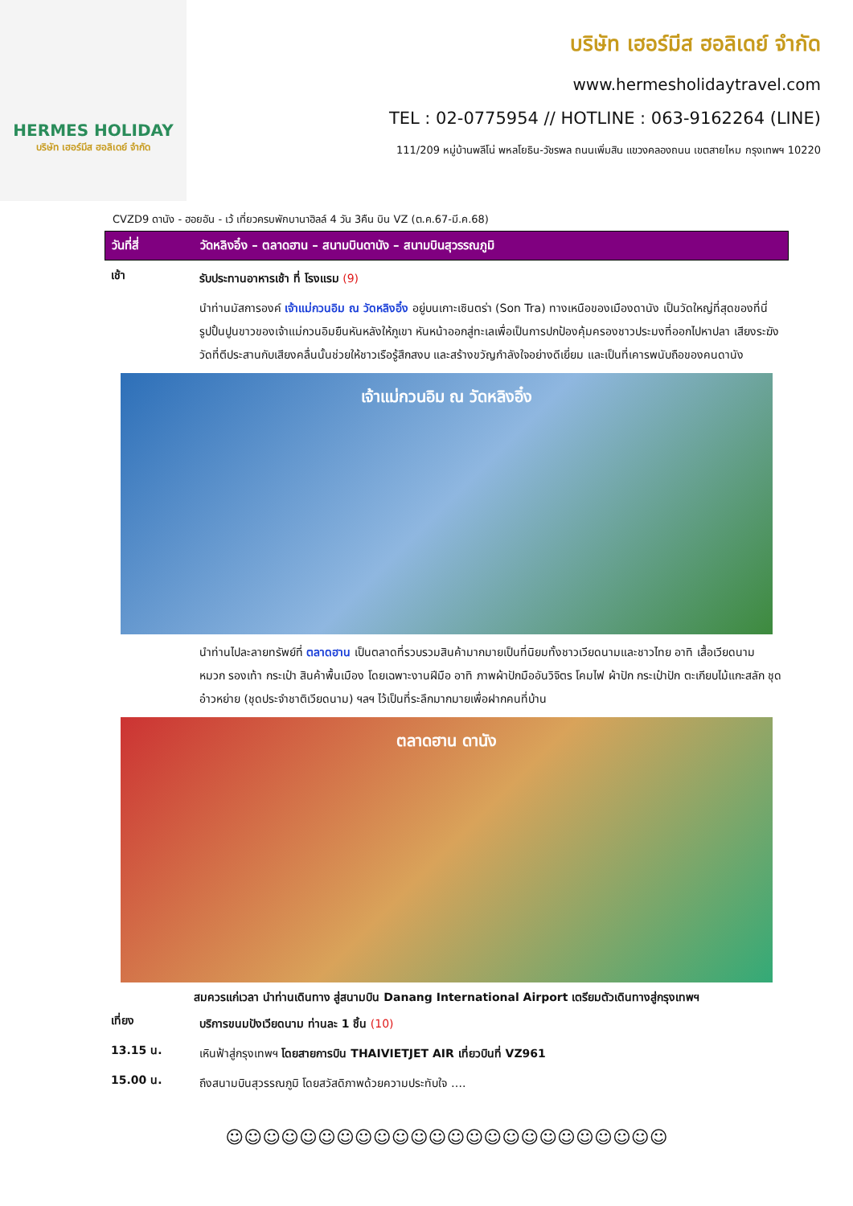HERMES HOLIDAY
บริษัท เฮอร์มีส ฮอลิเดย์ จำกัด
บริษัท เฮอร์มีส ฮอลิเดย์ จำกัด
www.hermesholidaytravel.com
TEL : 02-0775954 // HOTLINE : 063-9162264 (LINE)
111/209 หมู่บ้านพลีโน่ พหลโยธิน-วัชรพล ถนนเพิ่มสิน แขวงคลองถนน เขตสายไหม กรุงเทพฯ 10220
CVZD9 ดานัง - ฮอยอัน - เว้ เที่ยวครบพักบานาฮิลล์ 4 วัน 3คืน บิน VZ (ต.ค.67-มี.ค.68)
วันที่สี่ วัดหลิงอิ๋ง – ตลาดฮาน – สนามบินดานัง – สนามบินสุวรรณภูมิ
เช้า
รับประทานอาหารเช้า ที่ โรงแรม (9)
นำท่านมัสการองค์ เจ้าแม่กวนอิม ณ วัดหลิงอิ๋ง อยู่บนเกาะเซินตร่า (Son Tra) ทางเหนือของเมืองดานัง เป็นวัดใหญ่ที่สุดของที่นี่ รูปปั้นปูนขาวของเจ้าแม่กวนอิมยืนหันหลังให้ภูเขา หันหน้าออกสู่ทะเลเพื่อเป็นการปกป้องคุ้มครองชาวประมงที่ออกไปหาปลา เสียงระฆังวัดที่ตีประสานกับเสียงคลื่นนั้นช่วยให้ชาวเรือรู้สึกสงบ และสร้างขวัญกำลังใจอย่างดีเยี่ยม และเป็นที่เคารพนับถือของคนดานัง
เจ้าแม่กวนอิม ณ วัดหลิงอิ๋ง
นำท่านไปละลายทรัพย์ที่ ตลาดฮาน เป็นตลาดที่รวบรวมสินค้ามากมายเป็นที่นิยมทั้งชาวเวียดนามและชาวไทย อาทิ เสื้อเวียดนาม หมวก รองเท้า กระเป๋า สินค้าพื้นเมือง โดยเฉพาะงานฝีมือ อาทิ ภาพผ้าปักมืออันวิจิตร โคมไฟ ผ้าปัก กระเป๋าปัก ตะเกียบไม้แกะสลัก ชุดอ๋าวหย่าย (ชุดประจำชาติเวียดนาม) ฯลฯ ไว้เป็นที่ระลึกมากมายเพื่อฝากคนที่บ้าน
ตลาดฮาน ดานัง
สมควรแก่เวลา นำท่านเดินทาง สู่สนามบิน Danang International Airport เตรียมตัวเดินทางสู่กรุงเทพฯ
เที่ยง
บริการขนมปังเวียดนาม ท่านละ 1 ชิ้น (10)
13.15 น.
เหินฟ้าสู่กรุงเทพฯ โดยสายการบิน THAIVIETJET AIR เที่ยวบินที่ VZ961
15.00 น.
ถึงสนามบินสุวรรณภูมิ โดยสวัสดิภาพด้วยความประทับใจ ….
☺☺☺☺☺☺☺☺☺☺☺☺☺☺☺☺☺☺☺☺☺☺☺☺